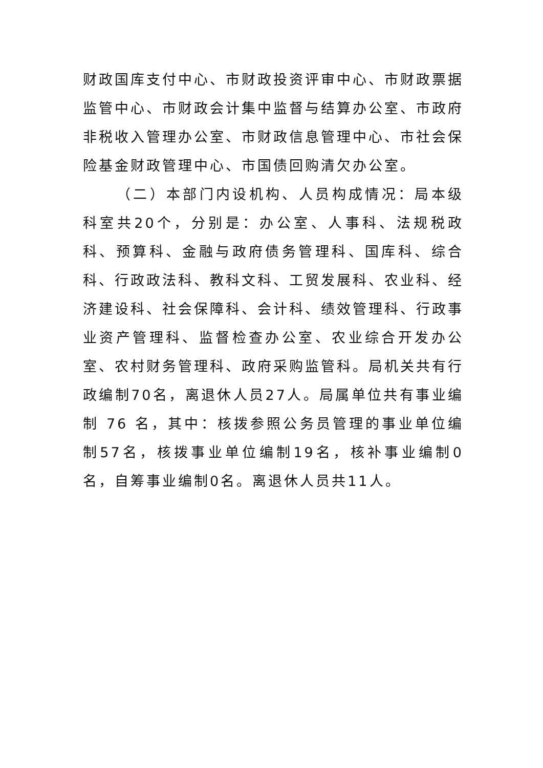财政国库支付中心、市财政投资评审中心、市财政票据监管中心、市财政会计集中监督与结算办公室、市政府非税收入管理办公室、市财政信息管理中心、市社会保险基金财政管理中心、市国债回购清欠办公室。
（二）本部门内设机构、人员构成情况：局本级科室共20个，分别是：办公室、人事科、法规税政科、预算科、金融与政府债务管理科、国库科、综合科、行政政法科、教科文科、工贸发展科、农业科、经济建设科、社会保障科、会计科、绩效管理科、行政事业资产管理科、监督检查办公室、农业综合开发办公室、农村财务管理科、政府采购监管科。局机关共有行政编制70名，离退休人员27人。局属单位共有事业编制 76 名，其中：核拨参照公务员管理的事业单位编制57名，核拨事业单位编制19名，核补事业编制0名，自筹事业编制0名。离退休人员共11人。